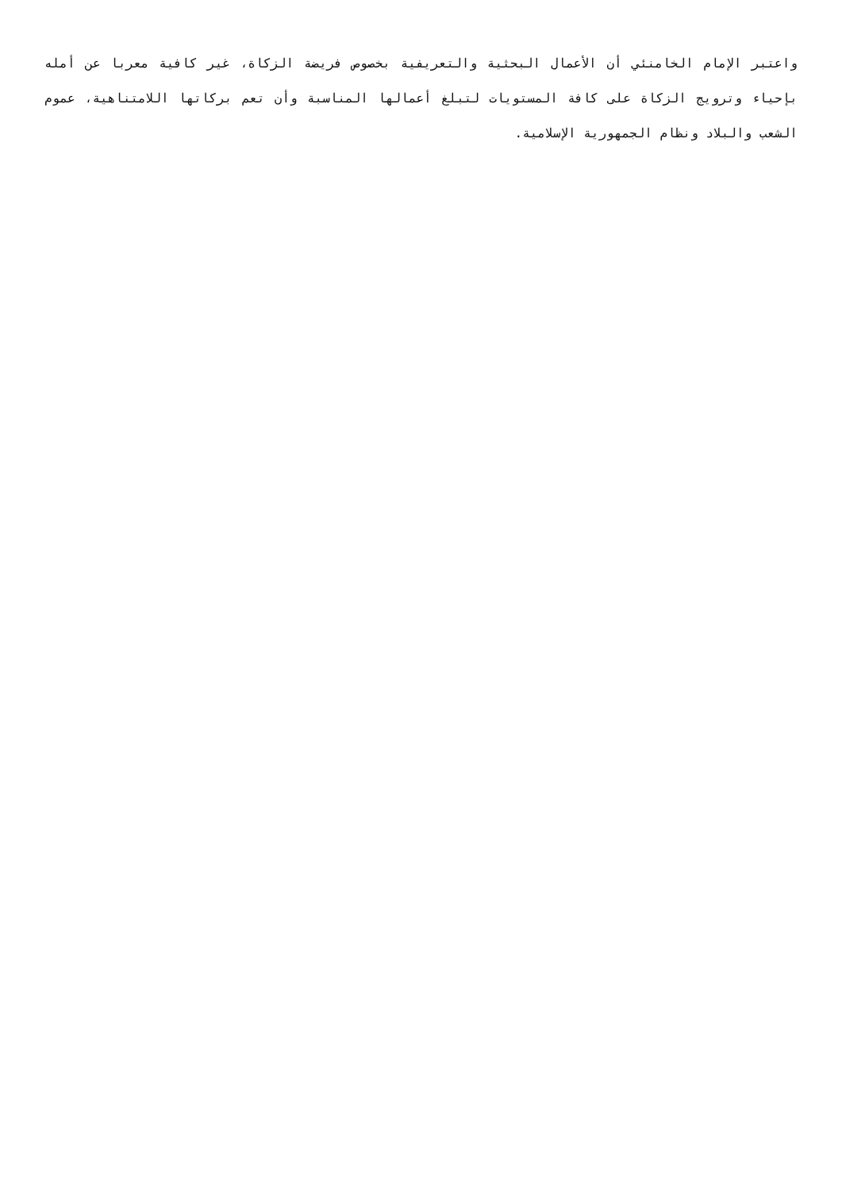واعتبر الإمام الخامنئي أن الأعمال البحثية والتعريفية بخصوص فريضة الزكاة، غير كافية معربا عن أمله بإحياء وترويج الزكاة على كافة المستويات لتبلغ أعمالها المناسبة وأن تعم بركاتها اللامتناهية، عموم الشعب والبلاد ونظام الجمهورية الإسلامية.